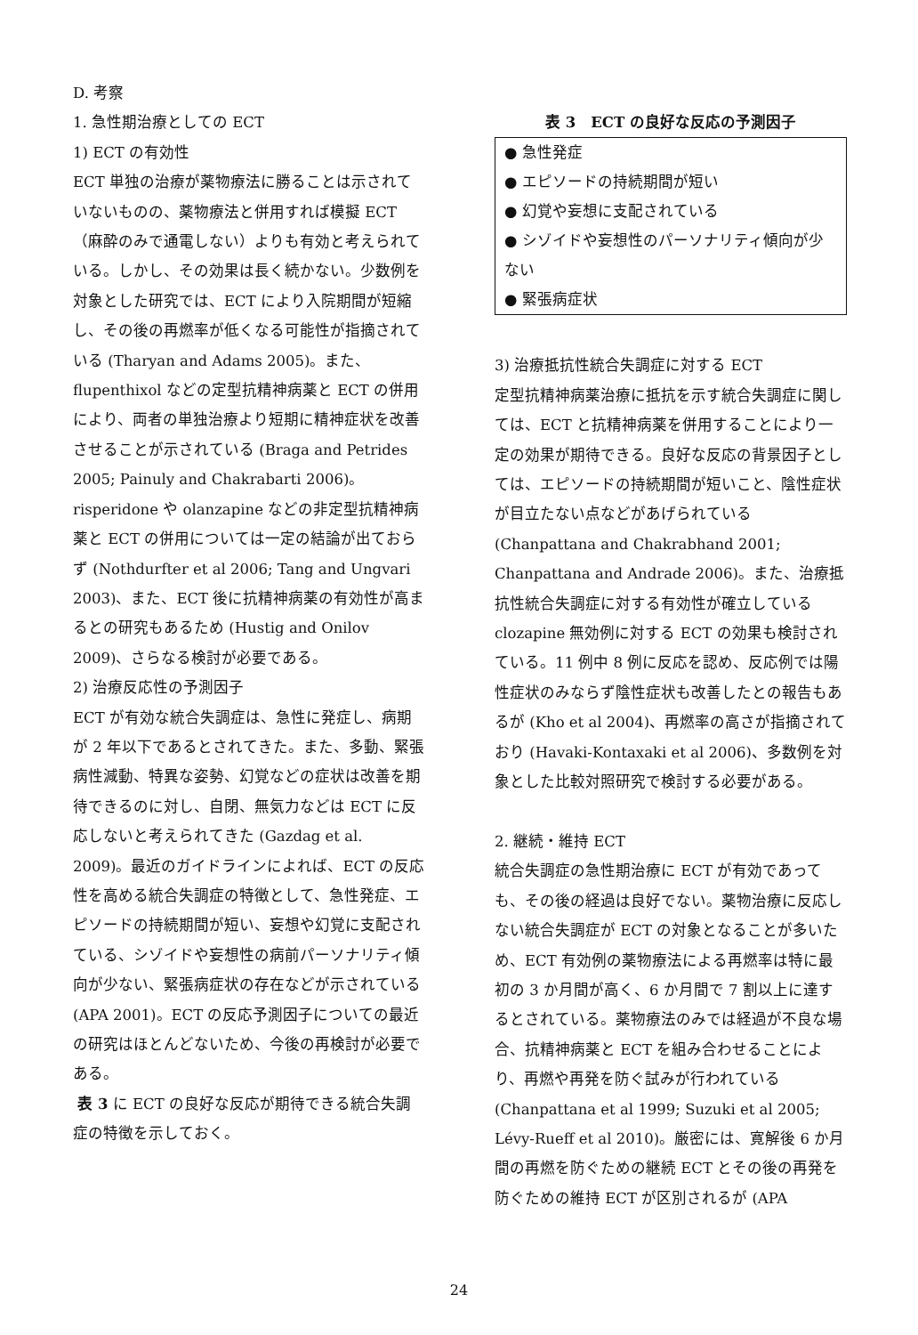D. 考察
1. 急性期治療としての ECT
1) ECT の有効性
ECT 単独の治療が薬物療法に勝ることは示されていないものの、薬物療法と併用すれば模擬 ECT（麻酔のみで通電しない）よりも有効と考えられている。しかし、その効果は長く続かない。少数例を対象とした研究では、ECT により入院期間が短縮し、その後の再燃率が低くなる可能性が指摘されている (Tharyan and Adams 2005)。また、flupenthixol などの定型抗精神病薬と ECT の併用により、両者の単独治療より短期に精神症状を改善させることが示されている (Braga and Petrides 2005; Painuly and Chakrabarti 2006)。risperidone や olanzapine などの非定型抗精神病薬と ECT の併用については一定の結論が出ておらず (Nothdurfter et al 2006; Tang and Ungvari 2003)、また、ECT 後に抗精神病薬の有効性が高まるとの研究もあるため (Hustig and Onilov 2009)、さらなる検討が必要である。
2) 治療反応性の予測因子
ECT が有効な統合失調症は、急性に発症し、病期が 2 年以下であるとされてきた。また、多動、緊張病性減動、特異な姿勢、幻覚などの症状は改善を期待できるのに対し、自閉、無気力などは ECT に反応しないと考えられてきた (Gazdag et al. 2009)。最近のガイドラインによれば、ECT の反応性を高める統合失調症の特徴として、急性発症、エピソードの持続期間が短い、妄想や幻覚に支配されている、シゾイドや妄想性の病前パーソナリティ傾向が少ない、緊張病症状の存在などが示されている (APA 2001)。ECT の反応予測因子についての最近の研究はほとんどないため、今後の再検討が必要である。
表 3 に ECT の良好な反応が期待できる統合失調症の特徴を示しておく。
表 3　ECT の良好な反応の予測因子
● 急性発症
● エピソードの持続期間が短い
● 幻覚や妄想に支配されている
● シゾイドや妄想性のパーソナリティ傾向が少ない
● 緊張病症状
3) 治療抵抗性統合失調症に対する ECT
定型抗精神病薬治療に抵抗を示す統合失調症に関しては、ECT と抗精神病薬を併用することにより一定の効果が期待できる。良好な反応の背景因子としては、エピソードの持続期間が短いこと、陰性症状が目立たない点などがあげられている (Chanpattana and Chakrabhand 2001; Chanpattana and Andrade 2006)。また、治療抵抗性統合失調症に対する有効性が確立している clozapine 無効例に対する ECT の効果も検討されている。11 例中 8 例に反応を認め、反応例では陽性症状のみならず陰性症状も改善したとの報告もあるが (Kho et al 2004)、再燃率の高さが指摘されており (Havaki-Kontaxaki et al 2006)、多数例を対象とした比較対照研究で検討する必要がある。
2. 継続・維持 ECT
統合失調症の急性期治療に ECT が有効であっても、その後の経過は良好でない。薬物治療に反応しない統合失調症が ECT の対象となることが多いため、ECT 有効例の薬物療法による再燃率は特に最初の 3 か月間が高く、6 か月間で 7 割以上に達するとされている。薬物療法のみでは経過が不良な場合、抗精神病薬と ECT を組み合わせることにより、再燃や再発を防ぐ試みが行われている (Chanpattana et al 1999; Suzuki et al 2005; Lévy-Rueff et al 2010)。厳密には、寛解後 6 か月間の再燃を防ぐための継続 ECT とその後の再発を防ぐための維持 ECT が区別されるが (APA
24